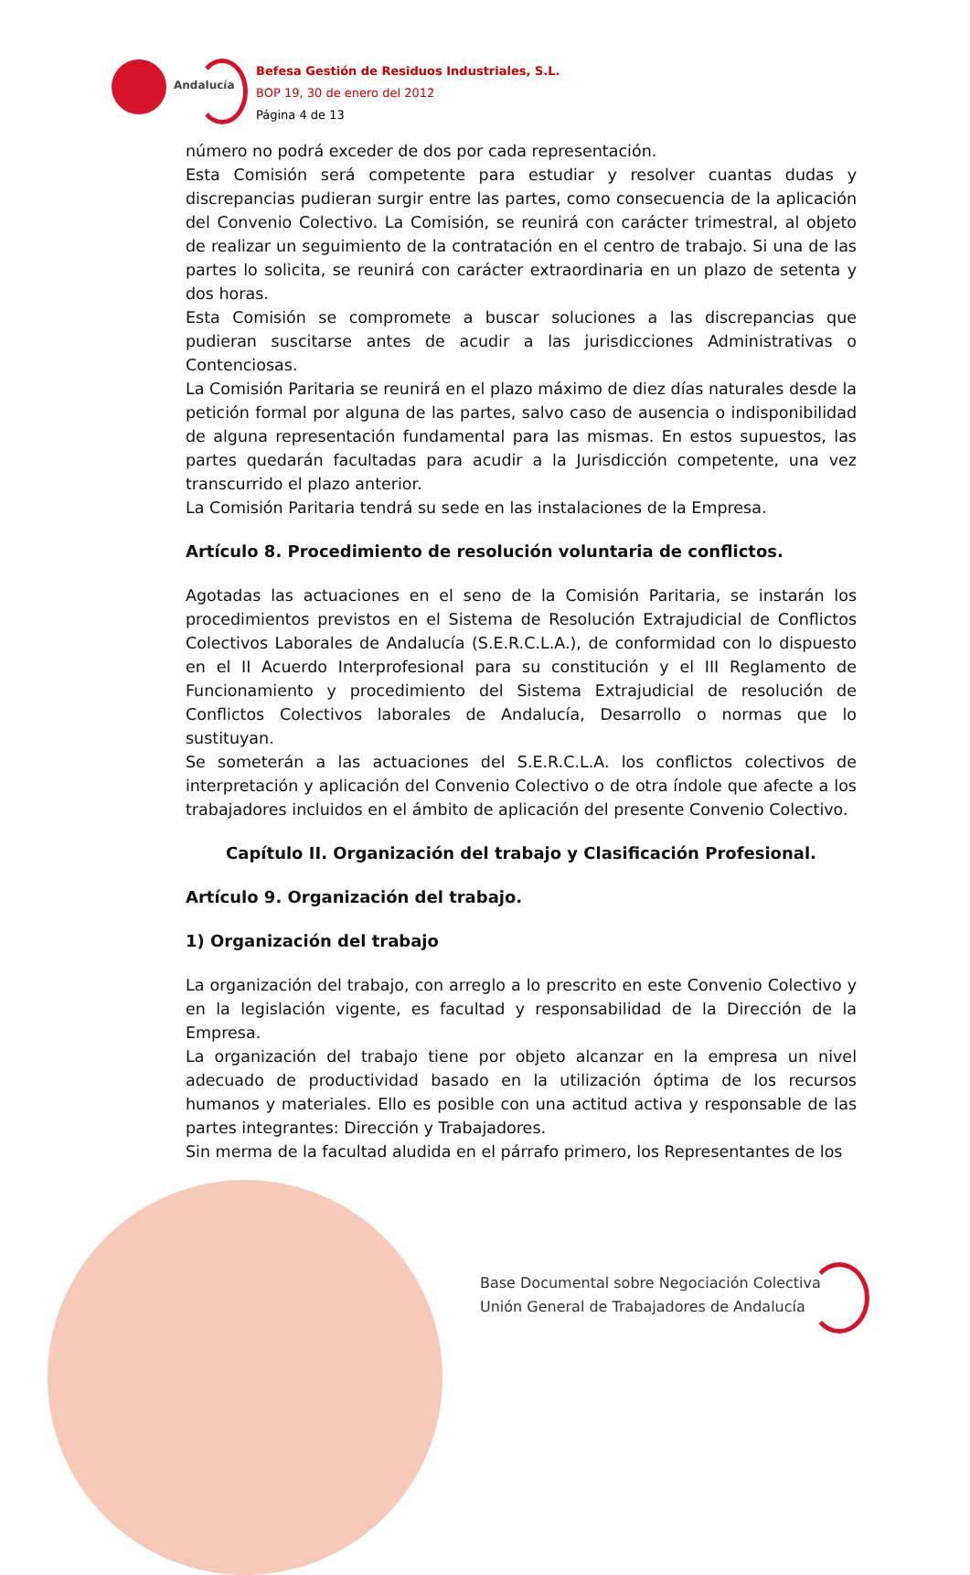Andalucía
Befesa Gestión de Residuos Industriales, S.L.
BOP 19, 30 de enero del 2012
Página 4 de 13
número no podrá exceder de dos por cada representación.
Esta Comisión será competente para estudiar y resolver cuantas dudas y discrepancias pudieran surgir entre las partes, como consecuencia de la aplicación del Convenio Colectivo. La Comisión, se reunirá con carácter trimestral, al objeto de realizar un seguimiento de la contratación en el centro de trabajo. Si una de las partes lo solicita, se reunirá con carácter extraordinaria en un plazo de setenta y dos horas.
Esta Comisión se compromete a buscar soluciones a las discrepancias que pudieran suscitarse antes de acudir a las jurisdicciones Administrativas o Contenciosas.
La Comisión Paritaria se reunirá en el plazo máximo de diez días naturales desde la petición formal por alguna de las partes, salvo caso de ausencia o indisponibilidad de alguna representación fundamental para las mismas. En estos supuestos, las partes quedarán facultadas para acudir a la Jurisdicción competente, una vez transcurrido el plazo anterior.
La Comisión Paritaria tendrá su sede en las instalaciones de la Empresa.
Artículo 8. Procedimiento de resolución voluntaria de conflictos.
Agotadas las actuaciones en el seno de la Comisión Paritaria, se instarán los procedimientos previstos en el Sistema de Resolución Extrajudicial de Conflictos Colectivos Laborales de Andalucía (S.E.R.C.L.A.), de conformidad con lo dispuesto en el II Acuerdo Interprofesional para su constitución y el III Reglamento de Funcionamiento y procedimiento del Sistema Extrajudicial de resolución de Conflictos Colectivos laborales de Andalucía, Desarrollo o normas que lo sustituyan.
Se someterán a las actuaciones del S.E.R.C.L.A. los conflictos colectivos de interpretación y aplicación del Convenio Colectivo o de otra índole que afecte a los trabajadores incluidos en el ámbito de aplicación del presente Convenio Colectivo.
Capítulo II. Organización del trabajo y Clasificación Profesional.
Artículo 9. Organización del trabajo.
1) Organización del trabajo
La organización del trabajo, con arreglo a lo prescrito en este Convenio Colectivo y en la legislación vigente, es facultad y responsabilidad de la Dirección de la Empresa.
La organización del trabajo tiene por objeto alcanzar en la empresa un nivel adecuado de productividad basado en la utilización óptima de los recursos humanos y materiales. Ello es posible con una actitud activa y responsable de las partes integrantes: Dirección y Trabajadores.
Sin merma de la facultad aludida en el párrafo primero, los Representantes de los
Base Documental sobre Negociación Colectiva
Unión General de Trabajadores de Andalucía